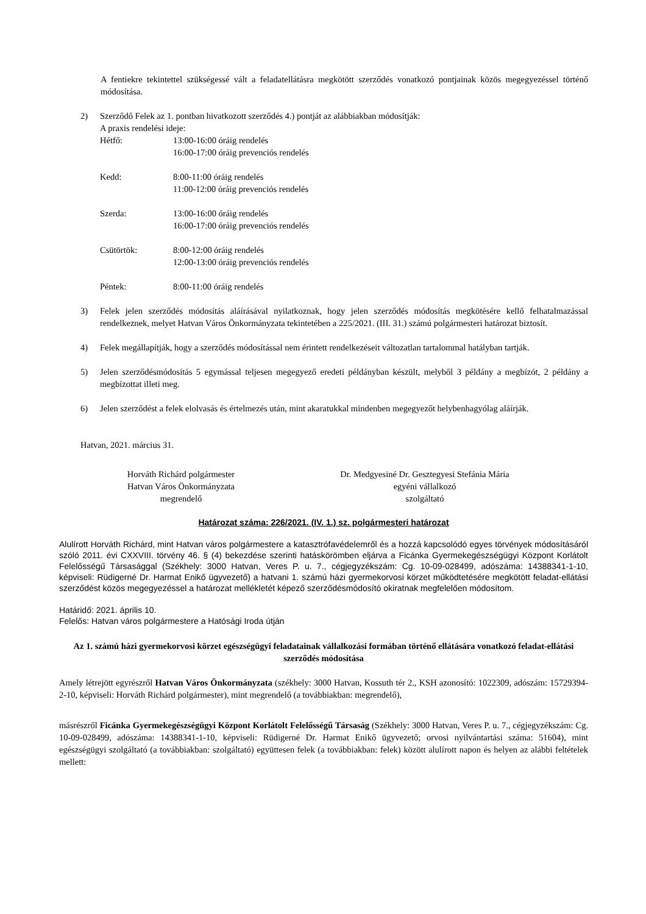A fentiekre tekintettel szükségessé vált a feladatellátásra megkötött szerződés vonatkozó pontjainak közös megegyezéssel történő módosítása.
2) Szerződő Felek az 1. pontban hivatkozott szerződés 4.) pontját az alábbiakban módosítják:
A praxis rendelési ideje:
Hétfő: 13:00-16:00 óráig rendelés
16:00-17:00 óráig prevenciós rendelés
Kedd: 8:00-11:00 óráig rendelés
11:00-12:00 óráig prevenciós rendelés
Szerda: 13:00-16:00 óráig rendelés
16:00-17:00 óráig prevenciós rendelés
Csütörtök: 8:00-12:00 óráig rendelés
12:00-13:00 óráig prevenciós rendelés
Péntek: 8:00-11:00 óráig rendelés
3) Felek jelen szerződés módosítás aláírásával nyilatkoznak, hogy jelen szerződés módosítás megkötésére kellő felhatalmazással rendelkeznek, melyet Hatvan Város Önkormányzata tekintetében a 225/2021. (III. 31.) számú polgármesteri határozat biztosít.
4) Felek megállapítják, hogy a szerződés módosítással nem érintett rendelkezéseit változatlan tartalommal hatályban tartják.
5) Jelen szerződésmódosítás 5 egymással teljesen megegyező eredeti példányban készült, melyből 3 példány a megbízót, 2 példány a megbízottat illeti meg.
6) Jelen szerződést a felek elolvasás és értelmezés után, mint akaratukkal mindenben megegyezőt helybenhagyólag aláírják.
Hatvan, 2021. március 31.
Horváth Richárd polgármester
Hatvan Város Önkormányzata
megrendelő
Dr. Medgyesiné Dr. Gesztegyesi Stefánia Mária
egyéni vállalkozó
szolgáltató
Határozat száma: 226/2021. (IV. 1.) sz. polgármesteri határozat
Alulírott Horváth Richárd, mint Hatvan város polgármestere a katasztrófavédelemről és a hozzá kapcsolódó egyes törvények módosításáról szóló 2011. évi CXXVIII. törvény 46. § (4) bekezdése szerinti hatáskörömben eljárva a Ficánka Gyermekegészségügyi Központ Korlátolt Felelősségű Társasággal (Székhely: 3000 Hatvan, Veres P. u. 7., cégjegyzékszám: Cg. 10-09-028499, adószáma: 14388341-1-10, képviseli: Rüdigerné Dr. Harmat Enikő ügyvezető) a hatvani 1. számú házi gyermekorvosi körzet működtetésére megkötött feladat-ellátási szerződést közös megegyezéssel a határozat mellékletét képező szerződésmódosító okiratnak megfelelően módosítom.
Határidő: 2021. április 10.
Felelős: Hatvan város polgármestere a Hatósági Iroda útján
Az 1. számú házi gyermekorvosi körzet egészségügyi feladatainak vállalkozási formában történő ellátására vonatkozó feladat-ellátási szerződés módosítása
Amely létrejött egyrészről Hatvan Város Önkormányzata (székhely: 3000 Hatvan, Kossuth tér 2., KSH azonosító: 1022309, adószám: 15729394-2-10, képviseli: Horváth Richárd polgármester), mint megrendelő (a továbbiakban: megrendelő),
másrészről Ficánka Gyermekegészségügyi Központ Korlátolt Felelősségű Társaság (Székhely: 3000 Hatvan, Veres P. u. 7., cégjegyzékszám: Cg. 10-09-028499, adószáma: 14388341-1-10, képviseli: Rüdigerné Dr. Harmat Enikő ügyvezető; orvosi nyilvántartási száma: 51604), mint egészségügyi szolgáltató (a továbbiakban: szolgáltató) együttesen felek (a továbbiakban: felek) között alulírott napon és helyen az alábbi feltételek mellett: